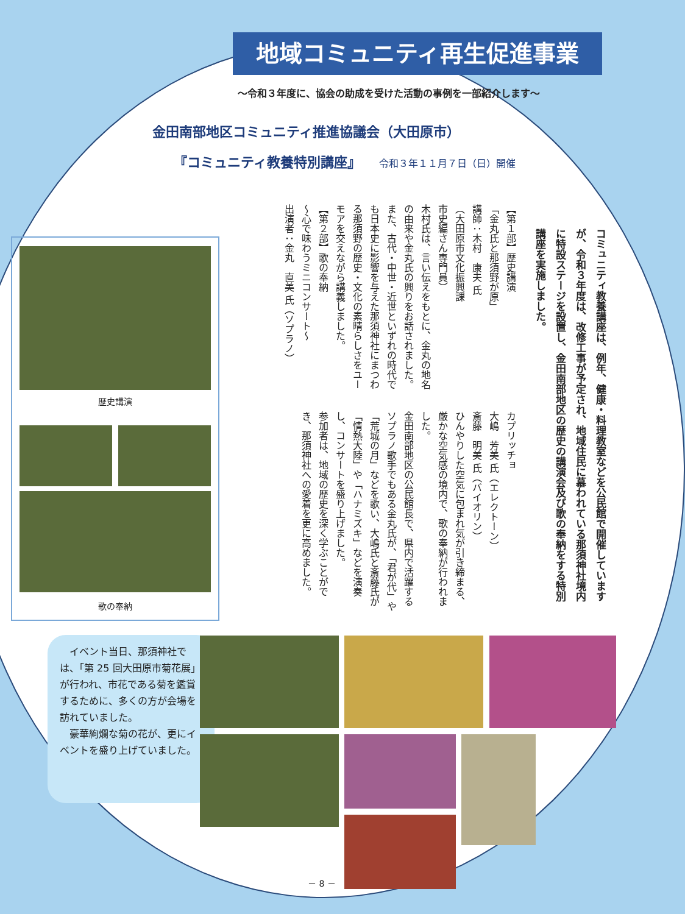地域コミュニティ再生促進事業
～令和３年度に、協会の助成を受けた活動の事例を一部紹介します～
金田南部地区コミュニティ推進協議会（大田原市）
『コミュニティ教養特別講座』 令和３年１１月７日（日）開催
コミュニティ教養講座は、例年、健康・料理教室などを公民館で開催していますが、令和３年度は、改修工事が予定され、地域住民に慕われている那須神社境内に特設ステージを設置し、金田南部地区の歴史の講演会及び歌の奉納をする特別講座を実施しました。
【第１部】歴史講演
「金丸氏と那須野が原」
講師：木村　康夫 氏
（大田原市文化振興課
市史編さん専門員）
木村氏は、言い伝えをもとに、金丸の地名の由来や金丸氏の興りをお話されました。
また、古代・中世・近世といずれの時代でも日本史に影響を与えた那須神社にまつわる那須野の歴史・文化の素晴らしさをユーモアを交えながら講義しました。
【第２部】歌の奉納
～心で味わうミニコンサート～
出演者：金丸　直美 氏（ソプラノ）
カプリッチョ
大嶋　芳美 氏（エレクトーン）
斎藤　明美 氏（バイオリン）
ひんやりした空気に包まれ気が引き締まる、厳かな空気感の境内で、歌の奉納が行われました。
金田南部地区の公民館長で、県内で活躍するソプラノ歌手でもある金丸氏が、「君が代」や「荒城の月」などを歌い、大嶋氏と斎藤氏が「情熱大陸」や「ハナミズキ」などを演奏し、コンサートを盛り上げました。
参加者は、地域の歴史を深く学ぶことができ、那須神社への愛着を更に高めました。
歴史講演
歌の奉納
　イベント当日、那須神社では、「第 25 回大田原市菊花展」が行われ、市花である菊を鑑賞するために、多くの方が会場を訪れていました。
　豪華絢爛な菊の花が、更にイベントを盛り上げていました。
－ 8 －